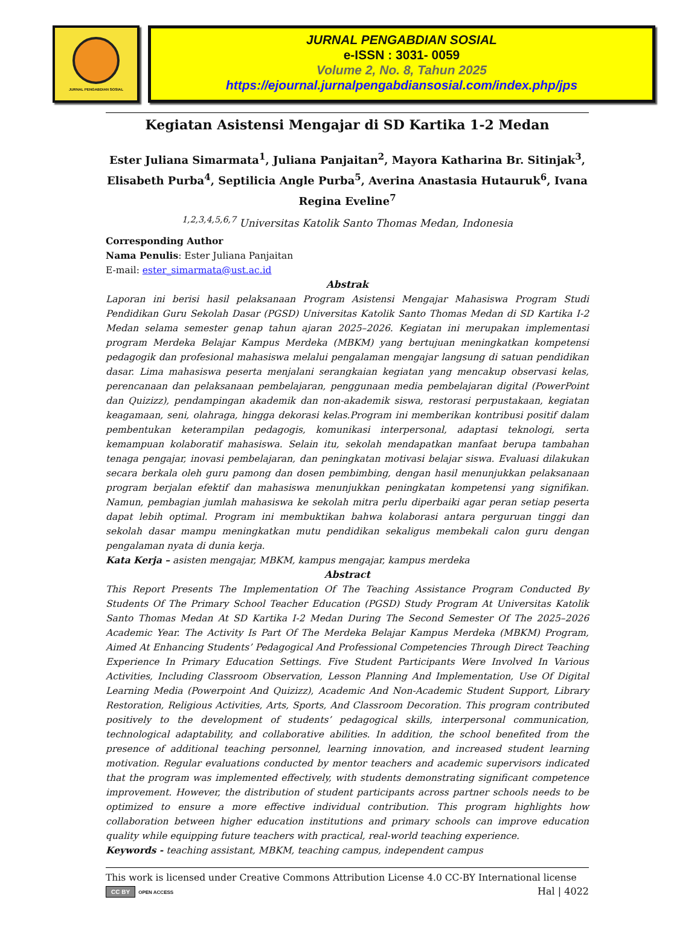JURNAL PENGABDIAN SOSIAL
JURNAL PENGABDIAN SOSIAL
e-ISSN : 3031- 0059
Volume 2, No. 8, Tahun 2025
https://ejournal.jurnalpengabdiansosial.com/index.php/jps
Kegiatan Asistensi Mengajar di SD Kartika 1-2 Medan
Ester Juliana Simarmata<sup>1</sup>, Juliana Panjaitan<sup>2</sup>, Mayora Katharina Br. Sitinjak<sup>3</sup>, Elisabeth Purba<sup>4</sup>, Septilicia Angle Purba<sup>5</sup>, Averina Anastasia Hutauruk<sup>6</sup>, Ivana Regina Eveline<sup>7</sup>
<sup>1,2,3,4,5,6,7</sup> Universitas Katolik Santo Thomas Medan, Indonesia
Corresponding Author
Nama Penulis: Ester Juliana Panjaitan
E-mail: ester_simarmata@ust.ac.id
Abstrak
Laporan ini berisi hasil pelaksanaan Program Asistensi Mengajar Mahasiswa Program Studi Pendidikan Guru Sekolah Dasar (PGSD) Universitas Katolik Santo Thomas Medan di SD Kartika I-2 Medan selama semester genap tahun ajaran 2025–2026. Kegiatan ini merupakan implementasi program Merdeka Belajar Kampus Merdeka (MBKM) yang bertujuan meningkatkan kompetensi pedagogik dan profesional mahasiswa melalui pengalaman mengajar langsung di satuan pendidikan dasar. Lima mahasiswa peserta menjalani serangkaian kegiatan yang mencakup observasi kelas, perencanaan dan pelaksanaan pembelajaran, penggunaan media pembelajaran digital (PowerPoint dan Quizizz), pendampingan akademik dan non-akademik siswa, restorasi perpustakaan, kegiatan keagamaan, seni, olahraga, hingga dekorasi kelas.Program ini memberikan kontribusi positif dalam pembentukan keterampilan pedagogis, komunikasi interpersonal, adaptasi teknologi, serta kemampuan kolaboratif mahasiswa. Selain itu, sekolah mendapatkan manfaat berupa tambahan tenaga pengajar, inovasi pembelajaran, dan peningkatan motivasi belajar siswa. Evaluasi dilakukan secara berkala oleh guru pamong dan dosen pembimbing, dengan hasil menunjukkan pelaksanaan program berjalan efektif dan mahasiswa menunjukkan peningkatan kompetensi yang signifikan. Namun, pembagian jumlah mahasiswa ke sekolah mitra perlu diperbaiki agar peran setiap peserta dapat lebih optimal. Program ini membuktikan bahwa kolaborasi antara perguruan tinggi dan sekolah dasar mampu meningkatkan mutu pendidikan sekaligus membekali calon guru dengan pengalaman nyata di dunia kerja.
Kata Kerja – asisten mengajar, MBKM, kampus mengajar, kampus merdeka
Abstract
This Report Presents The Implementation Of The Teaching Assistance Program Conducted By Students Of The Primary School Teacher Education (PGSD) Study Program At Universitas Katolik Santo Thomas Medan At SD Kartika I-2 Medan During The Second Semester Of The 2025–2026 Academic Year. The Activity Is Part Of The Merdeka Belajar Kampus Merdeka (MBKM) Program, Aimed At Enhancing Students’ Pedagogical And Professional Competencies Through Direct Teaching Experience In Primary Education Settings. Five Student Participants Were Involved In Various Activities, Including Classroom Observation, Lesson Planning And Implementation, Use Of Digital Learning Media (Powerpoint And Quizizz), Academic And Non-Academic Student Support, Library Restoration, Religious Activities, Arts, Sports, And Classroom Decoration. This program contributed positively to the development of students’ pedagogical skills, interpersonal communication, technological adaptability, and collaborative abilities. In addition, the school benefited from the presence of additional teaching personnel, learning innovation, and increased student learning motivation. Regular evaluations conducted by mentor teachers and academic supervisors indicated that the program was implemented effectively, with students demonstrating significant competence improvement. However, the distribution of student participants across partner schools needs to be optimized to ensure a more effective individual contribution. This program highlights how collaboration between higher education institutions and primary schools can improve education quality while equipping future teachers with practical, real-world teaching experience.
Keywords - teaching assistant, MBKM, teaching campus, independent campus
This work is licensed under Creative Commons Attribution License 4.0 CC-BY International license
CC BY OPEN ACCESS Hal | 4022